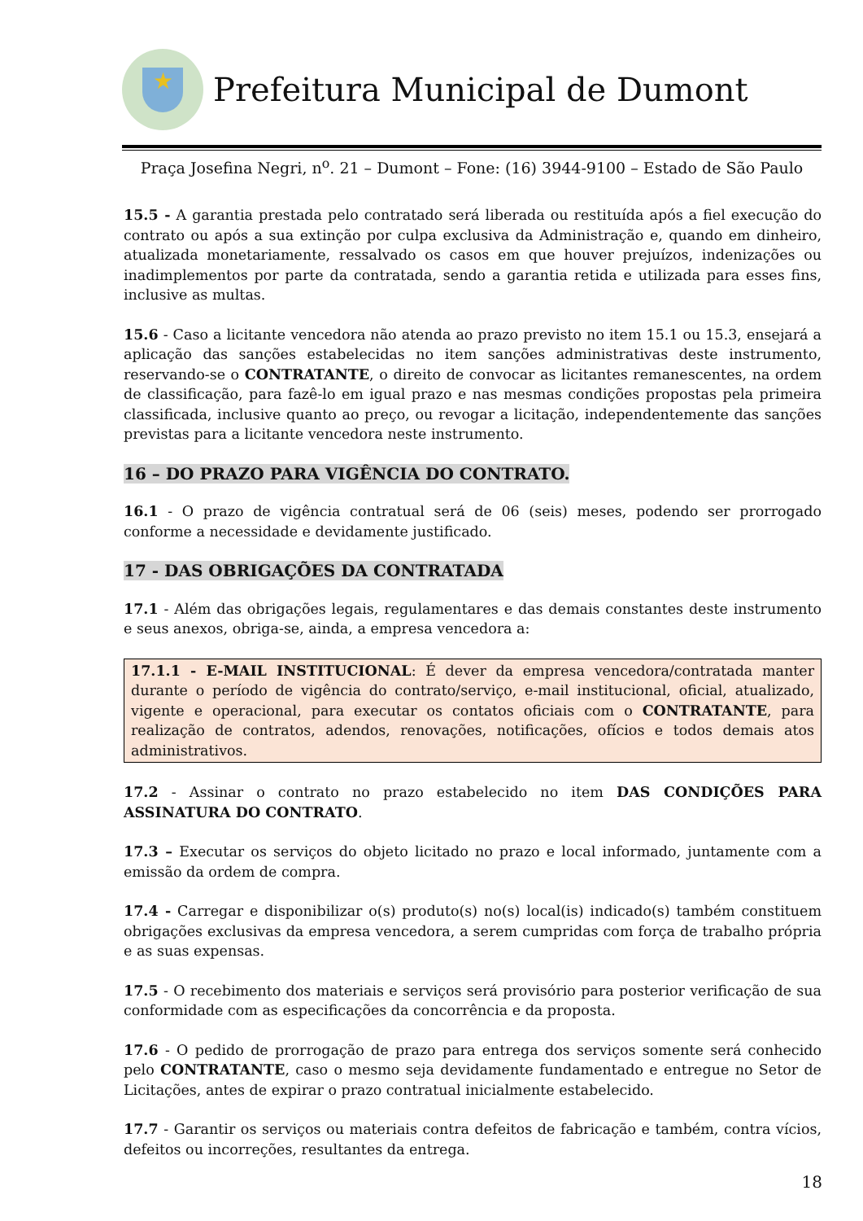★
Prefeitura Municipal de Dumont
Praça Josefina Negri, n<sup>o</sup>. 21 – Dumont – Fone: (16) 3944-9100 – Estado de São Paulo
15.5 - A garantia prestada pelo contratado será liberada ou restituída após a fiel execução do contrato ou após a sua extinção por culpa exclusiva da Administração e, quando em dinheiro, atualizada monetariamente, ressalvado os casos em que houver prejuízos, indenizações ou inadimplementos por parte da contratada, sendo a garantia retida e utilizada para esses fins, inclusive as multas.
15.6 - Caso a licitante vencedora não atenda ao prazo previsto no item 15.1 ou 15.3, ensejará a aplicação das sanções estabelecidas no item sanções administrativas deste instrumento, reservando-se o CONTRATANTE, o direito de convocar as licitantes remanescentes, na ordem de classificação, para fazê-lo em igual prazo e nas mesmas condições propostas pela primeira classificada, inclusive quanto ao preço, ou revogar a licitação, independentemente das sanções previstas para a licitante vencedora neste instrumento.
16 – DO PRAZO PARA VIGÊNCIA DO CONTRATO.
16.1 - O prazo de vigência contratual será de 06 (seis) meses, podendo ser prorrogado conforme a necessidade e devidamente justificado.
17 - DAS OBRIGAÇÕES DA CONTRATADA
17.1 - Além das obrigações legais, regulamentares e das demais constantes deste instrumento e seus anexos, obriga-se, ainda, a empresa vencedora a:
17.1.1 - E-MAIL INSTITUCIONAL: É dever da empresa vencedora/contratada manter durante o período de vigência do contrato/serviço, e-mail institucional, oficial, atualizado, vigente e operacional, para executar os contatos oficiais com o CONTRATANTE, para realização de contratos, adendos, renovações, notificações, ofícios e todos demais atos administrativos.
17.2 - Assinar o contrato no prazo estabelecido no item DAS CONDIÇÕES PARA ASSINATURA DO CONTRATO.
17.3 – Executar os serviços do objeto licitado no prazo e local informado, juntamente com a emissão da ordem de compra.
17.4 - Carregar e disponibilizar o(s) produto(s) no(s) local(is) indicado(s) também constituem obrigações exclusivas da empresa vencedora, a serem cumpridas com força de trabalho própria e as suas expensas.
17.5 - O recebimento dos materiais e serviços será provisório para posterior verificação de sua conformidade com as especificações da concorrência e da proposta.
17.6 - O pedido de prorrogação de prazo para entrega dos serviços somente será conhecido pelo CONTRATANTE, caso o mesmo seja devidamente fundamentado e entregue no Setor de Licitações, antes de expirar o prazo contratual inicialmente estabelecido.
17.7 - Garantir os serviços ou materiais contra defeitos de fabricação e também, contra vícios, defeitos ou incorreções, resultantes da entrega.
18